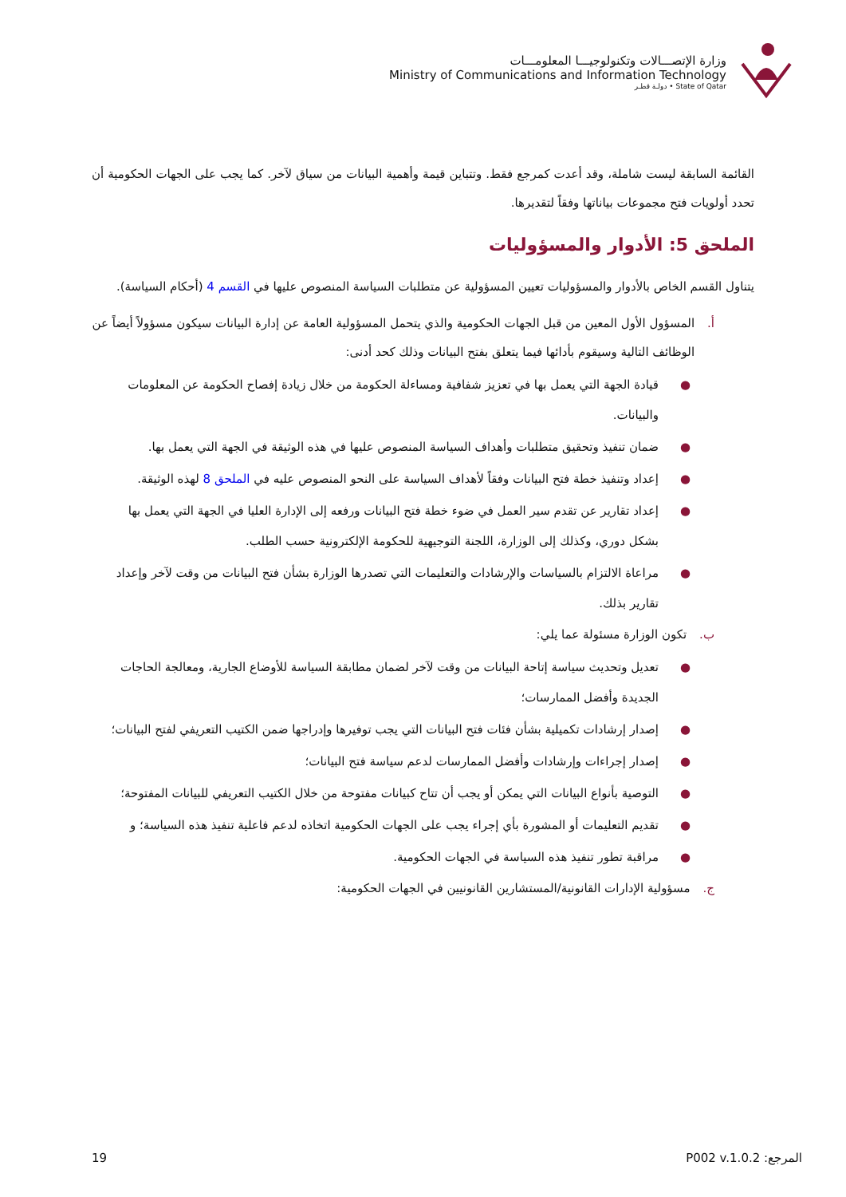وزارة الإتصـــالات وتكنولوجيـــا المعلومـــات
Ministry of Communications and Information Technology
State of Qatar • دولـة قطـر
القائمة السابقة ليست شاملة، وقد أعدت كمرجع فقط. وتتباين قيمة وأهمية البيانات من سياق لآخر. كما يجب على الجهات الحكومية أن تحدد أولويات فتح مجموعات بياناتها وفقاً لتقديرها.
الملحق 5: الأدوار والمسؤوليات
يتناول القسم الخاص بالأدوار والمسؤوليات تعيين المسؤولية عن متطلبات السياسة المنصوص عليها في القسم 4 (أحكام السياسة).
أ. المسؤول الأول المعين من قبل الجهات الحكومية والذي يتحمل المسؤولية العامة عن إدارة البيانات سيكون مسؤولاً أيضاً عن الوظائف التالية وسيقوم بأدائها فيما يتعلق بفتح البيانات وذلك كحد أدنى:
● قيادة الجهة التي يعمل بها في تعزيز شفافية ومساءلة الحكومة من خلال زيادة إفصاح الحكومة عن المعلومات والبيانات.
● ضمان تنفيذ وتحقيق متطلبات وأهداف السياسة المنصوص عليها في هذه الوثيقة في الجهة التي يعمل بها.
● إعداد وتنفيذ خطة فتح البيانات وفقاً لأهداف السياسة على النحو المنصوص عليه في الملحق 8 لهذه الوثيقة.
● إعداد تقارير عن تقدم سير العمل في ضوء خطة فتح البيانات ورفعه إلى الإدارة العليا في الجهة التي يعمل بها بشكل دوري، وكذلك إلى الوزارة، اللجنة التوجيهية للحكومة الإلكترونية حسب الطلب.
● مراعاة الالتزام بالسياسات والإرشادات والتعليمات التي تصدرها الوزارة بشأن فتح البيانات من وقت لآخر وإعداد تقارير بذلك.
ب. تكون الوزارة مسئولة عما يلي:
● تعديل وتحديث سياسة إتاحة البيانات من وقت لآخر لضمان مطابقة السياسة للأوضاع الجارية، ومعالجة الحاجات الجديدة وأفضل الممارسات؛
● إصدار إرشادات تكميلية بشأن فئات فتح البيانات التي يجب توفيرها وإدراجها ضمن الكتيب التعريفي لفتح البيانات؛
● إصدار إجراءات وإرشادات وأفضل الممارسات لدعم سياسة فتح البيانات؛
● التوصية بأنواع البيانات التي يمكن أو يجب أن تتاح كبيانات مفتوحة من خلال الكتيب التعريفي للبيانات المفتوحة؛
● تقديم التعليمات أو المشورة بأي إجراء يجب على الجهات الحكومية اتخاذه لدعم فاعلية تنفيذ هذه السياسة؛ و
● مراقبة تطور تنفيذ هذه السياسة في الجهات الحكومية.
ج. مسؤولية الإدارات القانونية/المستشارين القانونيين في الجهات الحكومية:
المرجع: P002 v.1.0.2 19